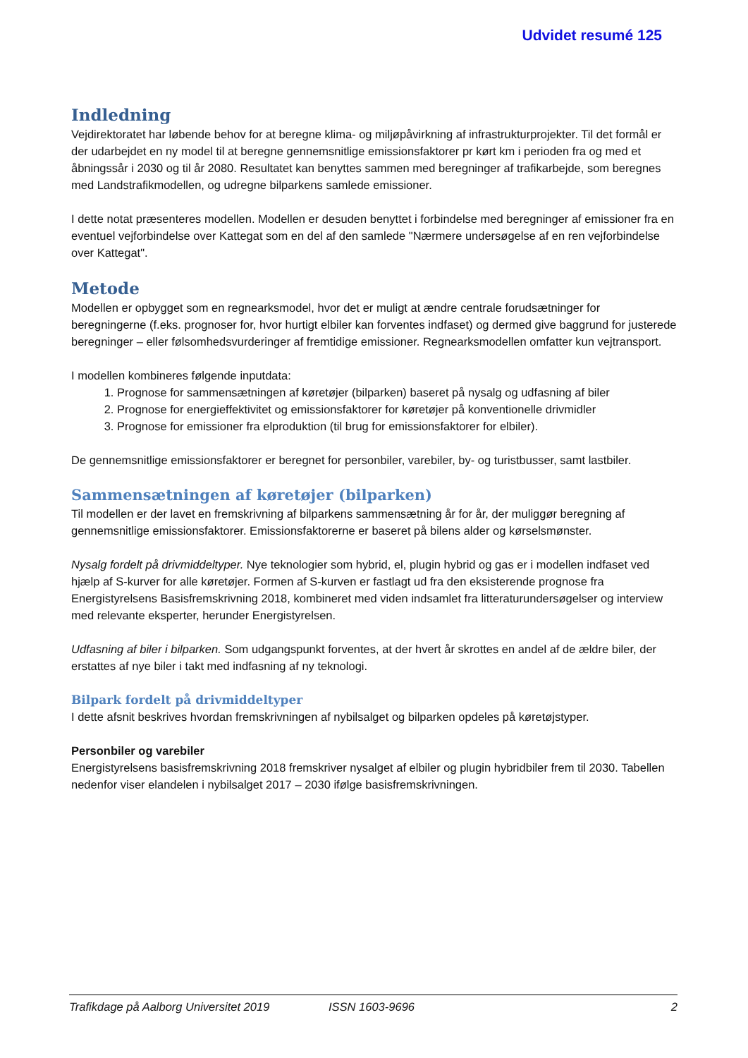Udvidet resumé 125
Indledning
Vejdirektoratet har løbende behov for at beregne klima- og miljøpåvirkning af infrastrukturprojekter. Til det formål er der udarbejdet en ny model til at beregne gennemsnitlige emissionsfaktorer pr kørt km i perioden fra og med et åbningssår i 2030 og til år 2080. Resultatet kan benyttes sammen med beregninger af trafikarbejde, som beregnes med Landstrafikmodellen, og udregne bilparkens samlede emissioner.
I dette notat præsenteres modellen. Modellen er desuden benyttet i forbindelse med beregninger af emissioner fra en eventuel vejforbindelse over Kattegat som en del af den samlede "Nærmere undersøgelse af en ren vejforbindelse over Kattegat".
Metode
Modellen er opbygget som en regnearksmodel, hvor det er muligt at ændre centrale forudsætninger for beregningerne (f.eks. prognoser for, hvor hurtigt elbiler kan forventes indfaset) og dermed give baggrund for justerede beregninger – eller følsomhedsvurderinger af fremtidige emissioner. Regnearksmodellen omfatter kun vejtransport.
I modellen kombineres følgende inputdata:
1. Prognose for sammensætningen af køretøjer (bilparken) baseret på nysalg og udfasning af biler
2. Prognose for energieffektivitet og emissionsfaktorer for køretøjer på konventionelle drivmidler
3. Prognose for emissioner fra elproduktion (til brug for emissionsfaktorer for elbiler).
De gennemsnitlige emissionsfaktorer er beregnet for personbiler, varebiler, by- og turistbusser, samt lastbiler.
Sammensætningen af køretøjer (bilparken)
Til modellen er der lavet en fremskrivning af bilparkens sammensætning år for år, der muliggør beregning af gennemsnitlige emissionsfaktorer. Emissionsfaktorerne er baseret på bilens alder og kørselsmønster.
Nysalg fordelt på drivmiddeltyper. Nye teknologier som hybrid, el, plugin hybrid og gas er i modellen indfaset ved hjælp af S-kurver for alle køretøjer. Formen af S-kurven er fastlagt ud fra den eksisterende prognose fra Energistyrelsens Basisfremskrivning 2018, kombineret med viden indsamlet fra litteraturundersøgelser og interview med relevante eksperter, herunder Energistyrelsen.
Udfasning af biler i bilparken. Som udgangspunkt forventes, at der hvert år skrottes en andel af de ældre biler, der erstattes af nye biler i takt med indfasning af ny teknologi.
Bilpark fordelt på drivmiddeltyper
I dette afsnit beskrives hvordan fremskrivningen af nybilsalget og bilparken opdeles på køretøjstyper.
Personbiler og varebiler
Energistyrelsens basisfremskrivning 2018 fremskriver nysalget af elbiler og plugin hybridbiler frem til 2030. Tabellen nedenfor viser elandelen i nybilsalget 2017 – 2030 ifølge basisfremskrivningen.
Trafikdage på Aalborg Universitet 2019 ISSN 1603-9696 2